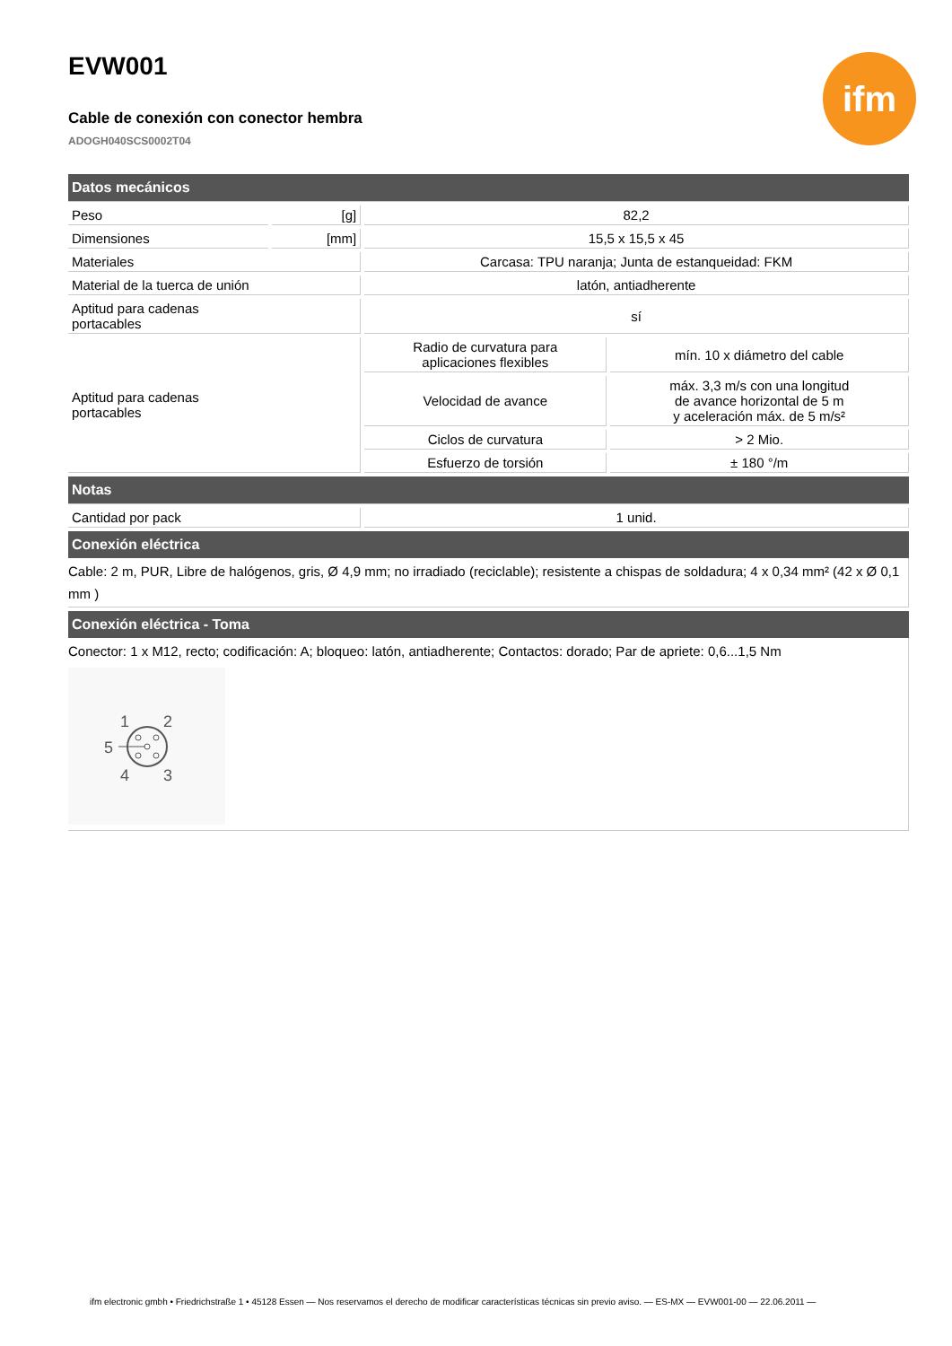EVW001
Cable de conexión con conector hembra
ADOGH040SCS0002T04
ifm
| Datos mecánicos | | | |
| Peso | [g] | 82,2 | |
| Dimensiones | [mm] | 15,5 x 15,5 x 45 | |
| Materiales | | Carcasa: TPU naranja; Junta de estanqueidad: FKM | |
| Material de la tuerca de unión | | latón, antiadherente | |
| Aptitud para cadenas portacables | | sí | |
| Aptitud para cadenas portacables | | Radio de curvatura para aplicaciones flexibles | mín. 10 x diámetro del cable |
| | | Velocidad de avance | máx. 3,3 m/s con una longitud de avance horizontal de 5 m y aceleración máx. de 5 m/s² |
| | | Ciclos de curvatura | > 2 Mio. |
| | | Esfuerzo de torsión | ± 180 °/m |
| Notas | | | |
| Cantidad por pack | | 1 unid. | |
Conexión eléctrica
Cable: 2 m, PUR, Libre de halógenos, gris, Ø 4,9 mm; no irradiado (reciclable); resistente a chispas de soldadura; 4 x 0,34 mm² (42 x Ø 0,1 mm )
Conexión eléctrica - Toma
Conector: 1 x M12, recto; codificación: A; bloqueo: latón, antiadherente; Contactos: dorado; Par de apriete: 0,6...1,5 Nm
1
2
5
4
3
ifm electronic gmbh • Friedrichstraße 1 • 45128 Essen — Nos reservamos el derecho de modificar características técnicas sin previo aviso. — ES-MX — EVW001-00 — 22.06.2011 —